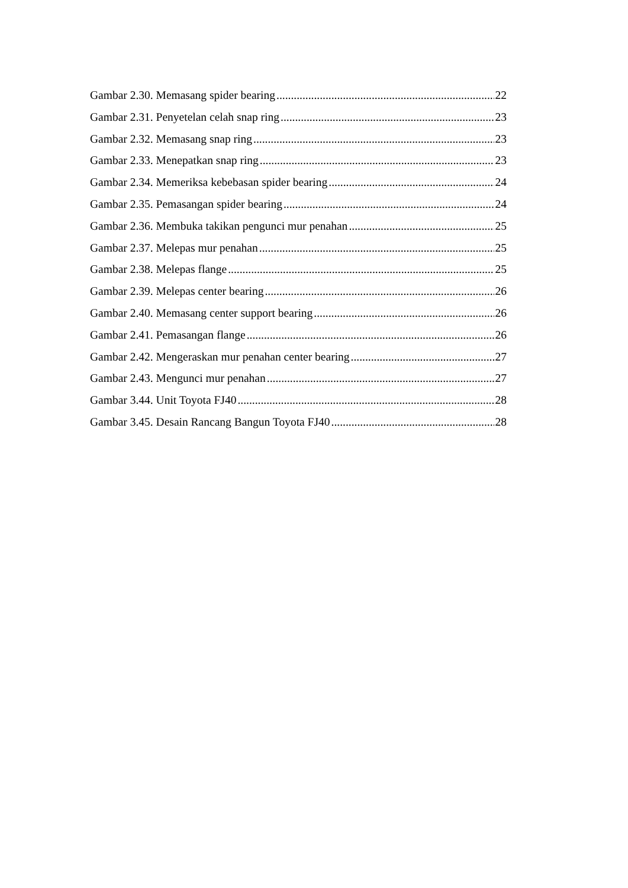Gambar 2.30. Memasang spider bearing 22
Gambar 2.31. Penyetelan celah snap ring 23
Gambar 2.32. Memasang snap ring 23
Gambar 2.33. Menepatkan snap ring 23
Gambar 2.34. Memeriksa kebebasan spider bearing 24
Gambar 2.35. Pemasangan spider bearing 24
Gambar 2.36. Membuka takikan pengunci mur penahan 25
Gambar 2.37. Melepas mur penahan 25
Gambar 2.38. Melepas flange 25
Gambar 2.39. Melepas center bearing 26
Gambar 2.40. Memasang center support bearing 26
Gambar 2.41. Pemasangan flange 26
Gambar 2.42. Mengeraskan mur penahan center bearing 27
Gambar 2.43. Mengunci mur penahan 27
Gambar 3.44. Unit Toyota FJ40 28
Gambar 3.45. Desain Rancang Bangun Toyota FJ40 28